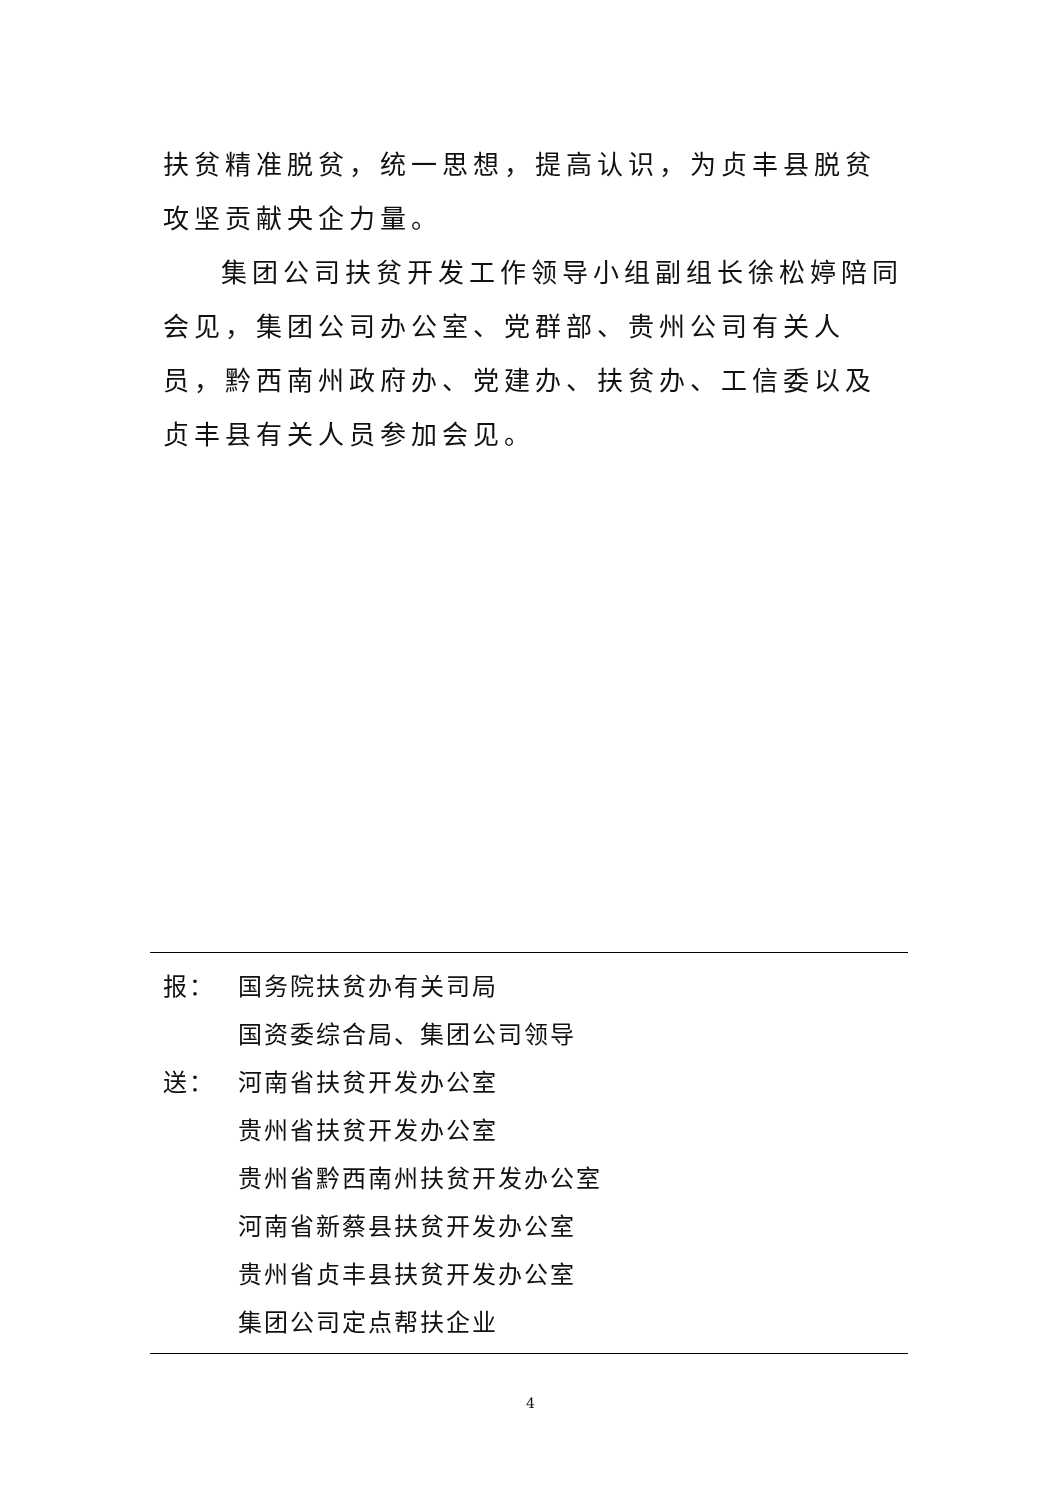扶贫精准脱贫，统一思想，提高认识，为贞丰县脱贫攻坚贡献央企力量。
集团公司扶贫开发工作领导小组副组长徐松婷陪同会见，集团公司办公室、党群部、贵州公司有关人员，黔西南州政府办、党建办、扶贫办、工信委以及贞丰县有关人员参加会见。
报： 国务院扶贫办有关司局
国资委综合局、集团公司领导
送： 河南省扶贫开发办公室
贵州省扶贫开发办公室
贵州省黔西南州扶贫开发办公室
河南省新蔡县扶贫开发办公室
贵州省贞丰县扶贫开发办公室
集团公司定点帮扶企业
4